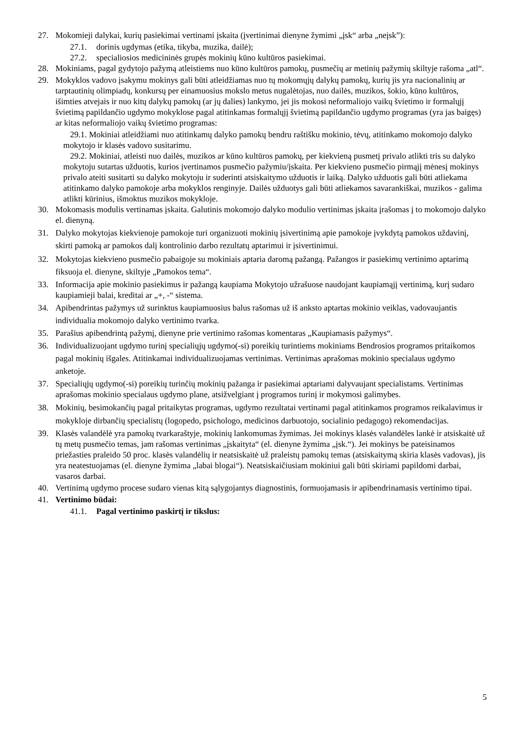27. Mokomieji dalykai, kurių pasiekimai vertinami įskaita (įvertinimai dienyne žymimi „įsk“ arba „neįsk”):
27.1. dorinis ugdymas (etika, tikyba, muzika, dailė);
27.2. specialiosios medicininės grupės mokinių kūno kultūros pasiekimai.
28. Mokiniams, pagal gydytojo pažymą atleistiems nuo kūno kultūros pamokų, pusmečių ar metinių pažymių skiltyje rašoma „atl“.
29. Mokyklos vadovo įsakymu mokinys gali būti atleidžiamas nuo tų mokomųjų dalykų pamokų, kurių jis yra nacionalinių ar tarptautinių olimpiadų, konkursų per einamuosius mokslo metus nugalėtojas, nuo dailės, muzikos, šokio, kūno kultūros, išimties atvejais ir nuo kitų dalykų pamokų (ar jų dalies) lankymo, jei jis mokosi neformaliojo vaikų švietimo ir formalųjį švietimą papildančio ugdymo mokyklose pagal atitinkamas formalųjį švietimą papildančio ugdymo programas (yra jas baigęs) ar kitas neformaliojo vaikų švietimo programas:
29.1. Mokiniai atleidžiami nuo atitinkamų dalyko pamokų bendru raštišku mokinio, tėvų, atitinkamo mokomojo dalyko mokytojo ir klasės vadovo susitarimu.
29.2. Mokiniai, atleisti nuo dailės, muzikos ar kūno kultūros pamokų, per kiekvieną pusmetį privalo atlikti tris su dalyko mokytoju sutartas užduotis, kurios įvertinamos pusmečio pažymiu/įskaita. Per kiekvieno pusmečio pirmąjį mėnesį mokinys privalo ateiti susitarti su dalyko mokytoju ir suderinti atsiskaitymo užduotis ir laiką. Dalyko užduotis gali būti atliekama atitinkamo dalyko pamokoje arba mokyklos renginyje. Dailės užduotys gali būti atliekamos savarankiškai, muzikos - galima atlikti kūrinius, išmoktus muzikos mokykloje.
30. Mokomasis modulis vertinamas įskaita. Galutinis mokomojo dalyko modulio vertinimas įskaita įrašomas į to mokomojo dalyko el. dienyną.
31. Dalyko mokytojas kiekvienoje pamokoje turi organizuoti mokinių įsivertinimą apie pamokoje įvykdytą pamokos uždavinį, skirti pamoką ar pamokos dalį kontrolinio darbo rezultatų aptarimui ir įsivertinimui.
32. Mokytojas kiekvieno pusmečio pabaigoje su mokiniais aptaria daromą pažangą. Pažangos ir pasiekimų vertinimo aptarimą fiksuoja el. dienyne, skiltyje „Pamokos tema“.
33. Informacija apie mokinio pasiekimus ir pažangą kaupiama Mokytojo užrašuose naudojant kaupiamąjį vertinimą, kurį sudaro kaupiamieji balai, kreditai ar „+, -“ sistema.
34. Apibendrintas pažymys už surinktus kaupiamuosius balus rašomas už iš anksto aptartas mokinio veiklas, vadovaujantis individualia mokomojo dalyko vertinimo tvarka.
35. Parašius apibendrintą pažymį, dienyne prie vertinimo rašomas komentaras „Kaupiamasis pažymys“.
36. Individualizuojant ugdymo turinį specialiųjų ugdymo(-si) poreikių turintiems mokiniams Bendrosios programos pritaikomos pagal mokinių išgales. Atitinkamai individualizuojamas vertinimas. Vertinimas aprašomas mokinio specialaus ugdymo anketoje.
37. Specialiųjų ugdymo(-si) poreikių turinčių mokinių pažanga ir pasiekimai aptariami dalyvaujant specialistams. Vertinimas aprašomas mokinio specialaus ugdymo plane, atsižvelgiant į programos turinį ir mokymosi galimybes.
38. Mokinių, besimokančių pagal pritaikytas programas, ugdymo rezultatai vertinami pagal atitinkamos programos reikalavimus ir mokykloje dirbančių specialistų (logopedo, psichologo, medicinos darbuotojo, socialinio pedagogo) rekomendacijas.
39. Klasės valandėlė yra pamokų tvarkaraštyje, mokinių lankomumas žymimas. Jei mokinys klasės valandėles lankė ir atsiskaitė už tų metų pusmečio temas, jam rašomas vertinimas „įskaityta“ (el. dienyne žymima „įsk.“). Jei mokinys be pateisinamos priežasties praleido 50 proc. klasės valandėlių ir neatsiskaitė už praleistų pamokų temas (atsiskaitymą skiria klasės vadovas), jis yra neatestuojamas (el. dienyne žymima „labai blogai“). Neatsiskaičiusiam mokiniui gali būti skiriami papildomi darbai, vasaros darbai.
40. Vertinimą ugdymo procese sudaro vienas kitą sąlygojantys diagnostinis, formuojamasis ir apibendrinamasis vertinimo tipai.
41. Vertinimo būdai:
41.1. Pagal vertinimo paskirtį ir tikslus:
5